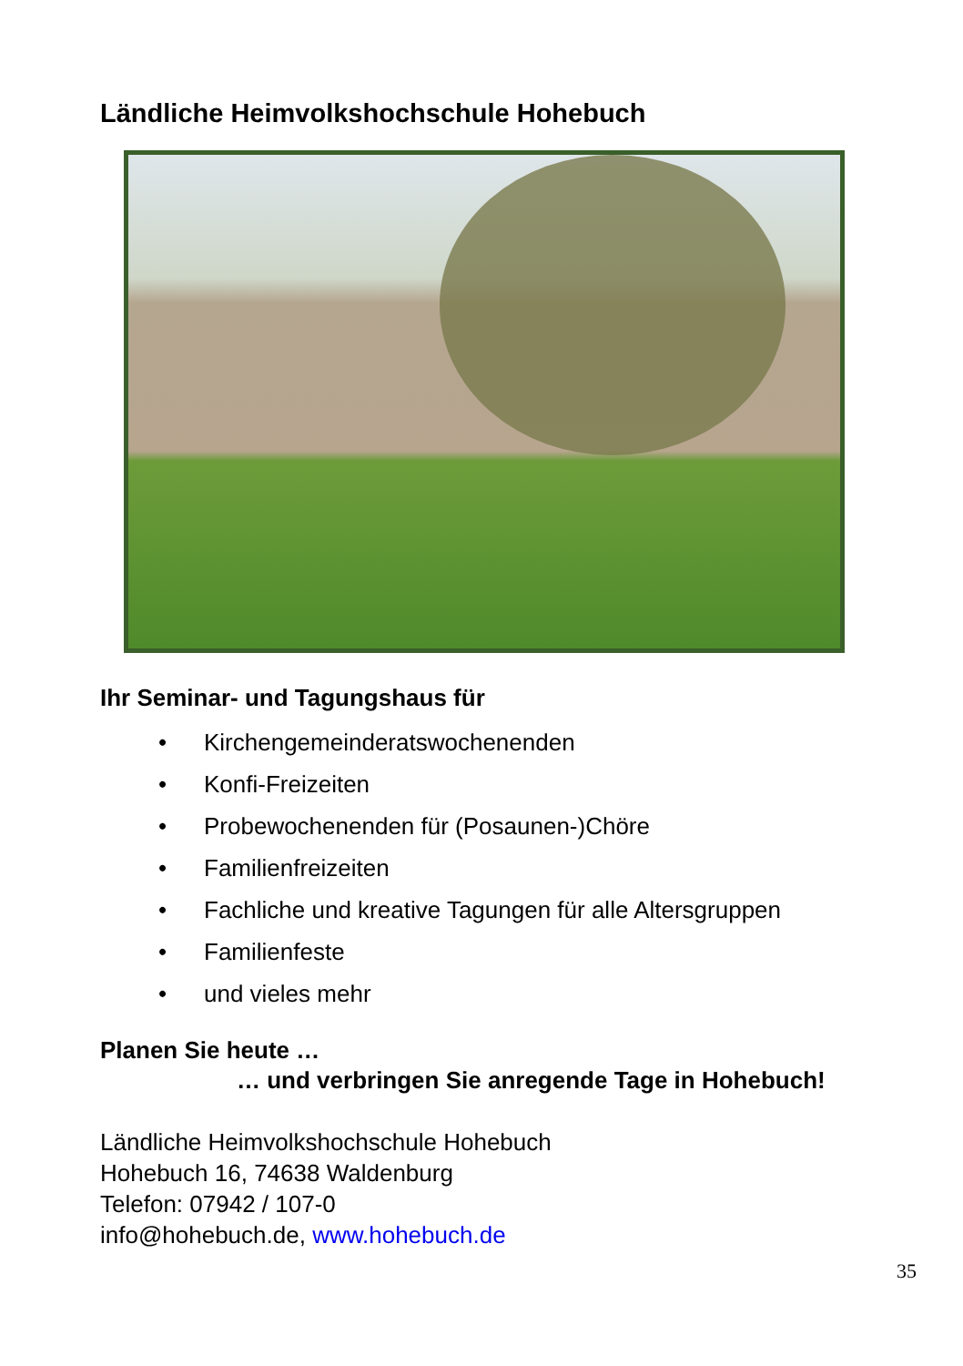Ländliche Heimvolkshochschule Hohebuch
Ihr Seminar- und Tagungshaus für
• Kirchengemeinderatswochenenden
• Konfi-Freizeiten
• Probewochenenden für (Posaunen-)Chöre
• Familienfreizeiten
• Fachliche und kreative Tagungen für alle Altersgruppen
• Familienfeste
• und vieles mehr
Planen Sie heute …
… und verbringen Sie anregende Tage in Hohebuch!
Ländliche Heimvolkshochschule Hohebuch
Hohebuch 16, 74638 Waldenburg
Telefon: 07942 / 107-0
info@hohebuch.de, www.hohebuch.de
35